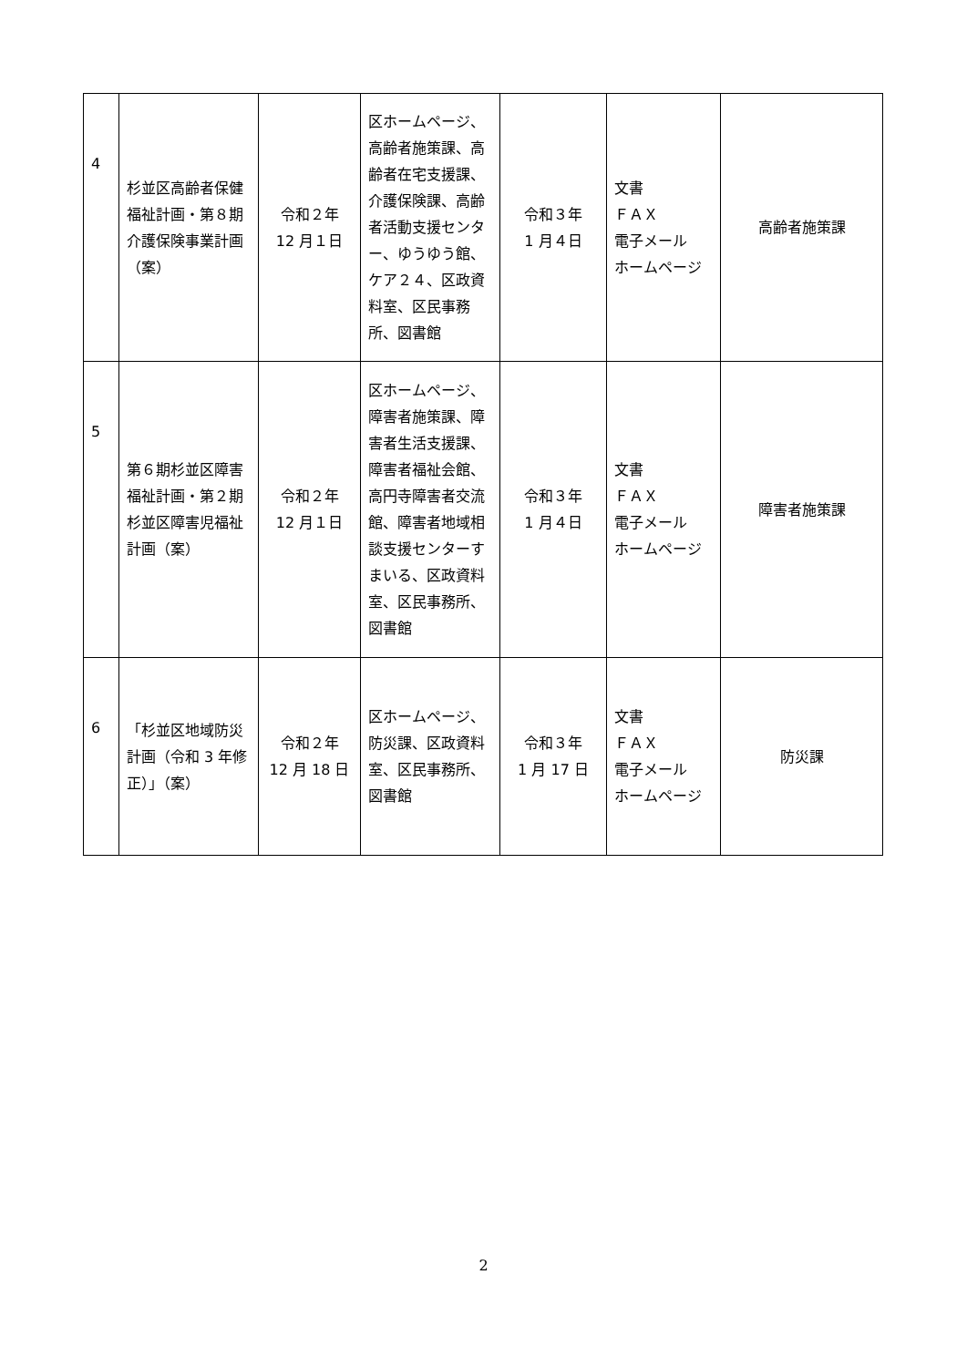| 4 | 杉並区高齢者保健福祉計画・第８期介護保険事業計画（案） | 令和２年 12 月１日 | 区ホームページ、高齢者施策課、高齢者在宅支援課、介護保険課、高齢者活動支援センター、ゆうゆう館、ケア２４、区政資料室、区民事務所、図書館 | 令和３年 1 月４日 | 文書 ＦＡＸ 電子メール ホームページ | 高齢者施策課 |
| 5 | 第６期杉並区障害福祉計画・第２期杉並区障害児福祉計画（案） | 令和２年 12 月１日 | 区ホームページ、障害者施策課、障害者生活支援課、障害者福祉会館、高円寺障害者交流館、障害者地域相談支援センターすまいる、区政資料室、区民事務所、図書館 | 令和３年 1 月４日 | 文書 ＦＡＸ 電子メール ホームページ | 障害者施策課 |
| 6 | 「杉並区地域防災計画（令和 3 年修正）」（案） | 令和２年 12 月 18 日 | 区ホームページ、防災課、区政資料室、区民事務所、図書館 | 令和３年 1 月 17 日 | 文書 ＦＡＸ 電子メール ホームページ | 防災課 |
2